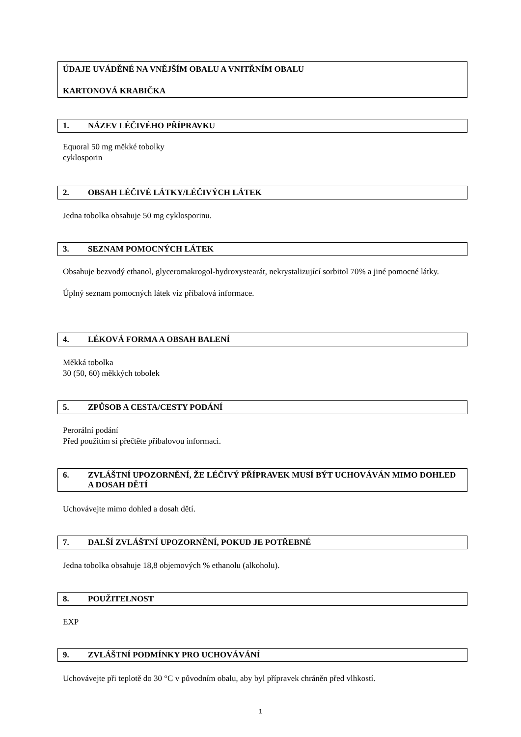ÚDAJE UVÁDĚNÉ NA VNĚJŠÍM OBALU A VNITŘNÍM OBALU
KARTONOVÁ KRABIČKA
1. NÁZEV LÉČIVÉHO PŘÍPRAVKU
Equoral 50 mg měkké tobolky
cyklosporin
2. OBSAH LÉČIVÉ LÁTKY/LÉČIVÝCH LÁTEK
Jedna tobolka obsahuje 50 mg cyklosporinu.
3. SEZNAM POMOCNÝCH LÁTEK
Obsahuje bezvodý ethanol, glyceromakrogol-hydroxystearát, nekrystalizující sorbitol 70% a jiné pomocné látky.
Úplný seznam pomocných látek viz příbalová informace.
4. LÉKOVÁ FORMA A OBSAH BALENÍ
Měkká tobolka
30 (50, 60) měkkých tobolek
5. ZPŮSOB A CESTA/CESTY PODÁNÍ
Perorální podání
Před použitím si přečtěte příbalovou informaci.
6. ZVLÁŠTNÍ UPOZORNĚNÍ, ŽE LÉČIVÝ PŘÍPRAVEK MUSÍ BÝT UCHOVÁVÁN MIMO DOHLED A DOSAH DĚTÍ
Uchovávejte mimo dohled a dosah dětí.
7. DALŠÍ ZVLÁŠTNÍ UPOZORNĚNÍ, POKUD JE POTŘEBNÉ
Jedna tobolka obsahuje 18,8 objemových % ethanolu (alkoholu).
8. POUŽITELNOST
EXP
9. ZVLÁŠTNÍ PODMÍNKY PRO UCHOVÁVÁNÍ
Uchovávejte při teplotě do 30 °C v původním obalu, aby byl přípravek chráněn před vlhkostí.
1